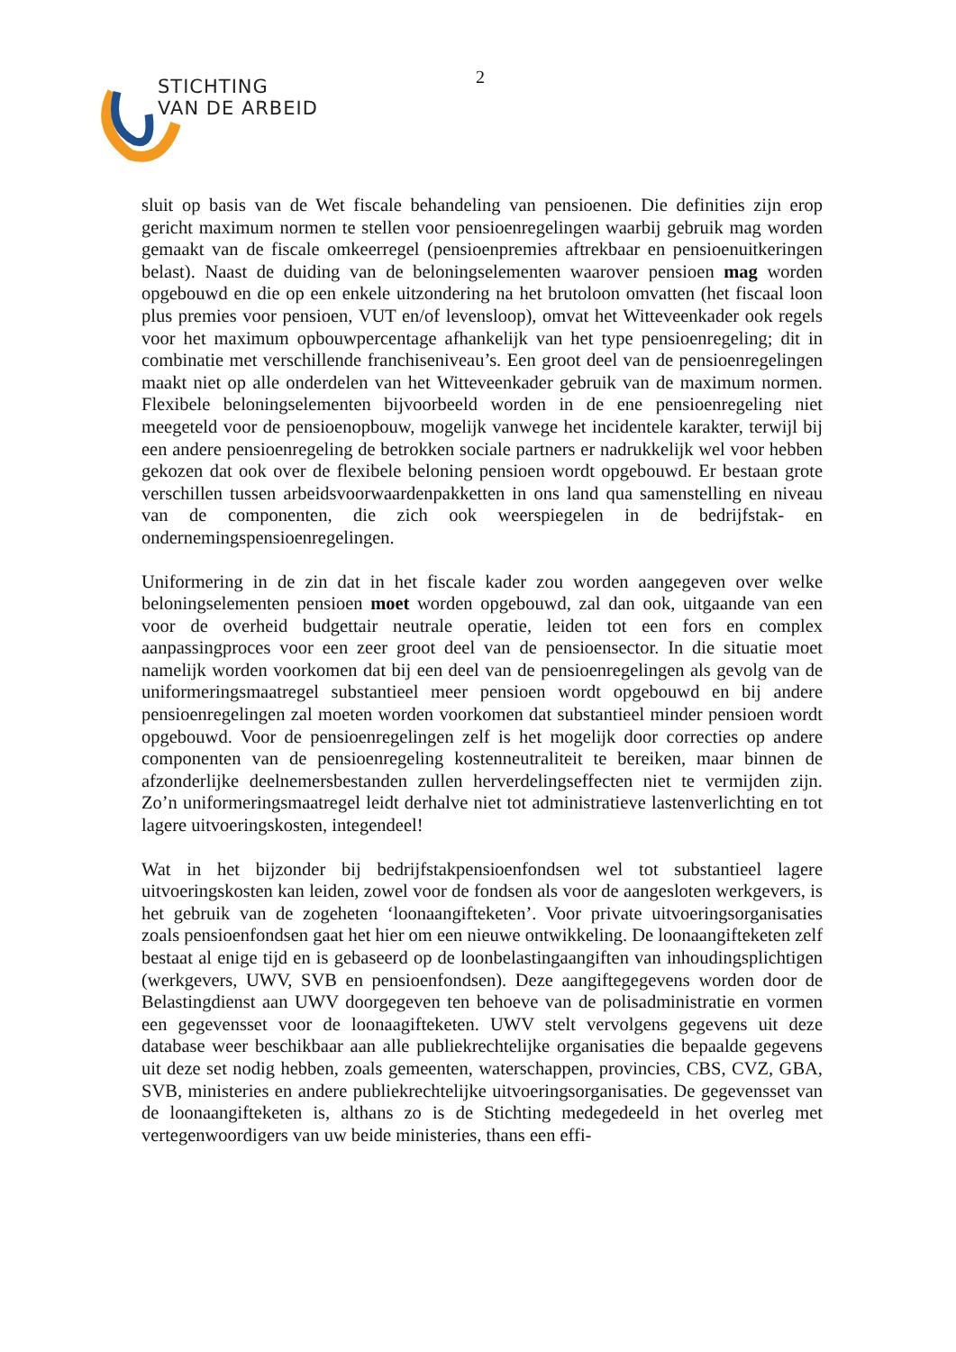STICHTING
VAN DE ARBEID
2
sluit op basis van de Wet fiscale behandeling van pensioenen. Die definities zijn erop gericht maximum normen te stellen voor pensioenregelingen waarbij gebruik mag worden gemaakt van de fiscale omkeerregel (pensioenpremies aftrekbaar en pensioenuitkeringen belast). Naast de duiding van de beloningselementen waarover pensioen mag worden opgebouwd en die op een enkele uitzondering na het brutoloon omvatten (het fiscaal loon plus premies voor pensioen, VUT en/of levensloop), omvat het Witteveenkader ook regels voor het maximum opbouwpercentage afhankelijk van het type pensioenregeling; dit in combinatie met verschillende franchiseniveau’s. Een groot deel van de pensioenregelingen maakt niet op alle onderdelen van het Witteveenkader gebruik van de maximum normen. Flexibele beloningselementen bijvoorbeeld worden in de ene pensioenregeling niet meegeteld voor de pensioenopbouw, mogelijk vanwege het incidentele karakter, terwijl bij een andere pensioenregeling de betrokken sociale partners er nadrukkelijk wel voor hebben gekozen dat ook over de flexibele beloning pensioen wordt opgebouwd. Er bestaan grote verschillen tussen arbeidsvoorwaardenpakketten in ons land qua samenstelling en niveau van de componenten, die zich ook weerspiegelen in de bedrijfstak- en ondernemingspensioenregelingen.
Uniformering in de zin dat in het fiscale kader zou worden aangegeven over welke beloningselementen pensioen moet worden opgebouwd, zal dan ook, uitgaande van een voor de overheid budgettair neutrale operatie, leiden tot een fors en complex aanpassingproces voor een zeer groot deel van de pensioensector. In die situatie moet namelijk worden voorkomen dat bij een deel van de pensioenregelingen als gevolg van de uniformeringsmaatregel substantieel meer pensioen wordt opgebouwd en bij andere pensioenregelingen zal moeten worden voorkomen dat substantieel minder pensioen wordt opgebouwd. Voor de pensioenregelingen zelf is het mogelijk door correcties op andere componenten van de pensioenregeling kostenneutraliteit te bereiken, maar binnen de afzonderlijke deelnemersbestanden zullen herverdelingseffecten niet te vermijden zijn. Zo’n uniformeringsmaatregel leidt derhalve niet tot administratieve lastenverlichting en tot lagere uitvoeringskosten, integendeel!
Wat in het bijzonder bij bedrijfstakpensioenfondsen wel tot substantieel lagere uitvoeringskosten kan leiden, zowel voor de fondsen als voor de aangesloten werkgevers, is het gebruik van de zogeheten ‘loonaangifteketen’. Voor private uitvoeringsorganisaties zoals pensioenfondsen gaat het hier om een nieuwe ontwikkeling. De loonaangifteketen zelf bestaat al enige tijd en is gebaseerd op de loonbelastingaangiften van inhoudingsplichtigen (werkgevers, UWV, SVB en pensioenfondsen). Deze aangiftegegevens worden door de Belastingdienst aan UWV doorgegeven ten behoeve van de polisadministratie en vormen een gegevensset voor de loonaagifteketen. UWV stelt vervolgens gegevens uit deze database weer beschikbaar aan alle publiekrechtelijke organisaties die bepaalde gegevens uit deze set nodig hebben, zoals gemeenten, waterschappen, provincies, CBS, CVZ, GBA, SVB, ministeries en andere publiekrechtelijke uitvoeringsorganisaties. De gegevensset van de loonaangifteketen is, althans zo is de Stichting medegedeeld in het overleg met vertegenwoordigers van uw beide ministeries, thans een effi-